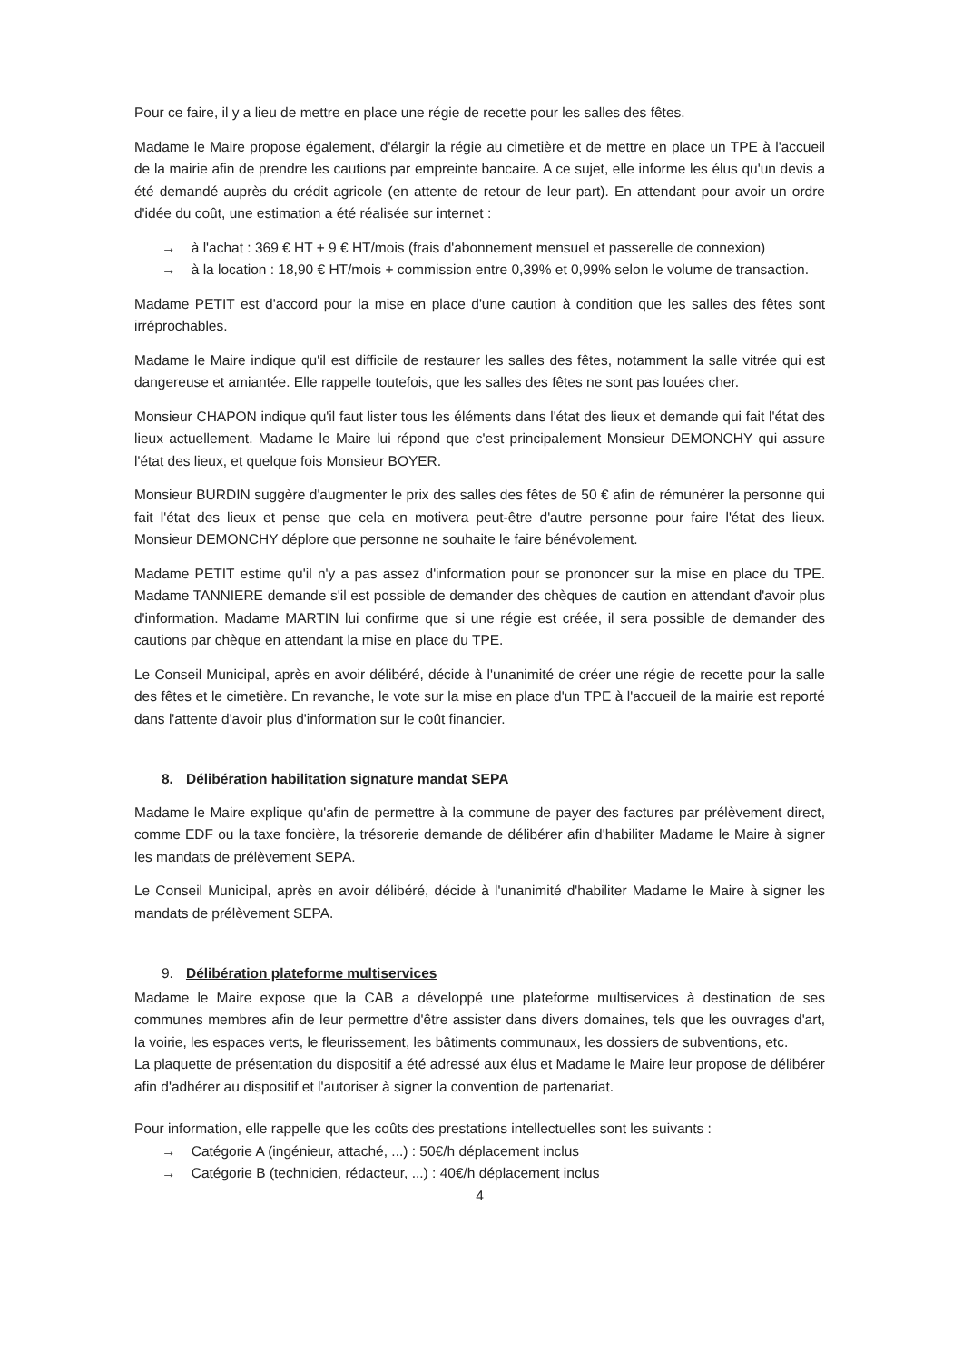Pour ce faire, il y a lieu de mettre en place une régie de recette pour les salles des fêtes.
Madame le Maire propose également, d'élargir la régie au cimetière et de mettre en place un TPE à l'accueil de la mairie afin de prendre les cautions par empreinte bancaire. A ce sujet, elle informe les élus qu'un devis a été demandé auprès du crédit agricole (en attente de retour de leur part). En attendant pour avoir un ordre d'idée du coût, une estimation a été réalisée sur internet :
→ à l'achat : 369 € HT + 9 € HT/mois (frais d'abonnement mensuel et passerelle de connexion)
→ à la location : 18,90 € HT/mois + commission entre 0,39% et 0,99% selon le volume de transaction.
Madame PETIT est d'accord pour la mise en place d'une caution à condition que les salles des fêtes sont irréprochables.
Madame le Maire indique qu'il est difficile de restaurer les salles des fêtes, notamment la salle vitrée qui est dangereuse et amiantée. Elle rappelle toutefois, que les salles des fêtes ne sont pas louées cher.
Monsieur CHAPON indique qu'il faut lister tous les éléments dans l'état des lieux et demande qui fait l'état des lieux actuellement. Madame le Maire lui répond que c'est principalement Monsieur DEMONCHY qui assure l'état des lieux, et quelque fois Monsieur BOYER.
Monsieur BURDIN suggère d'augmenter le prix des salles des fêtes de 50 € afin de rémunérer la personne qui fait l'état des lieux et pense que cela en motivera peut-être d'autre personne pour faire l'état des lieux. Monsieur DEMONCHY déplore que personne ne souhaite le faire bénévolement.
Madame PETIT estime qu'il n'y a pas assez d'information pour se prononcer sur la mise en place du TPE. Madame TANNIERE demande s'il est possible de demander des chèques de caution en attendant d'avoir plus d'information. Madame MARTIN lui confirme que si une régie est créée, il sera possible de demander des cautions par chèque en attendant la mise en place du TPE.
Le Conseil Municipal, après en avoir délibéré, décide à l'unanimité de créer une régie de recette pour la salle des fêtes et le cimetière. En revanche, le vote sur la mise en place d'un TPE à l'accueil de la mairie est reporté dans l'attente d'avoir plus d'information sur le coût financier.
8. Délibération habilitation signature mandat SEPA
Madame le Maire explique qu'afin de permettre à la commune de payer des factures par prélèvement direct, comme EDF ou la taxe foncière, la trésorerie demande de délibérer afin d'habiliter Madame le Maire à signer les mandats de prélèvement SEPA.
Le Conseil Municipal, après en avoir délibéré, décide à l'unanimité d'habiliter Madame le Maire à signer les mandats de prélèvement SEPA.
9. Délibération plateforme multiservices
Madame le Maire expose que la CAB a développé une plateforme multiservices à destination de ses communes membres afin de leur permettre d'être assister dans divers domaines, tels que les ouvrages d'art, la voirie, les espaces verts, le fleurissement, les bâtiments communaux, les dossiers de subventions, etc.
La plaquette de présentation du dispositif a été adressé aux élus et Madame le Maire leur propose de délibérer afin d'adhérer au dispositif et l'autoriser à signer la convention de partenariat.
Pour information, elle rappelle que les coûts des prestations intellectuelles sont les suivants :
→ Catégorie A (ingénieur, attaché, ...) : 50€/h déplacement inclus
→ Catégorie B (technicien, rédacteur, ...) : 40€/h déplacement inclus
4